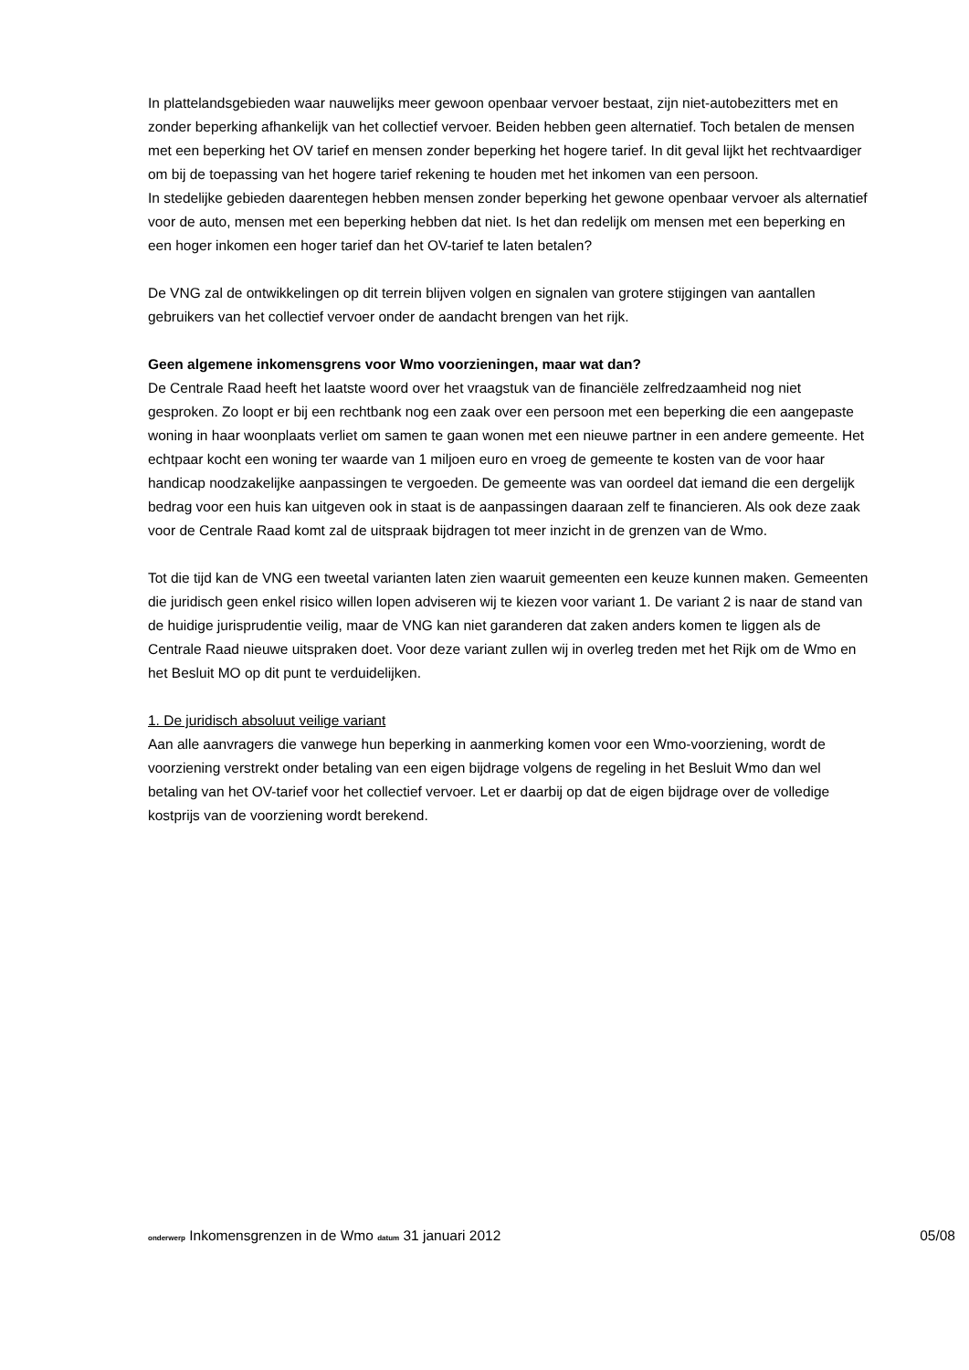In plattelandsgebieden waar nauwelijks meer gewoon openbaar vervoer bestaat, zijn niet-autobezitters met en zonder beperking afhankelijk van het collectief vervoer. Beiden hebben geen alternatief. Toch betalen de mensen met een beperking het OV tarief en mensen zonder beperking het hogere tarief. In dit geval lijkt het rechtvaardiger om bij de toepassing van het hogere tarief rekening te houden met het inkomen van een persoon.
In stedelijke gebieden daarentegen hebben mensen zonder beperking het gewone openbaar vervoer als alternatief voor de auto, mensen met een beperking hebben dat niet. Is het dan redelijk om mensen met een beperking en een hoger inkomen een hoger tarief dan het OV-tarief te laten betalen?
De VNG zal de ontwikkelingen op dit terrein blijven volgen en signalen van grotere stijgingen van aantallen gebruikers van het collectief vervoer onder de aandacht brengen van het rijk.
Geen algemene inkomensgrens voor Wmo voorzieningen, maar wat dan?
De Centrale Raad heeft het laatste woord over het vraagstuk van de financiële zelfredzaamheid nog niet gesproken. Zo loopt er bij een rechtbank nog een zaak over een persoon met een beperking die een aangepaste woning in haar woonplaats verliet om samen te gaan wonen met een nieuwe partner in een andere gemeente. Het echtpaar kocht een woning ter waarde van 1 miljoen euro en vroeg de gemeente te kosten van de voor haar handicap noodzakelijke aanpassingen te vergoeden. De gemeente was van oordeel dat iemand die een dergelijk bedrag voor een huis kan uitgeven ook in staat is de aanpassingen daaraan zelf te financieren. Als ook deze zaak voor de Centrale Raad komt zal de uitspraak bijdragen tot meer inzicht in de grenzen van de Wmo.
Tot die tijd kan de VNG een tweetal varianten laten zien waaruit gemeenten een keuze kunnen maken. Gemeenten die juridisch geen enkel risico willen lopen adviseren wij te kiezen voor variant 1. De variant 2 is naar de stand van de huidige jurisprudentie veilig, maar de VNG kan niet garanderen dat zaken anders komen te liggen als de Centrale Raad nieuwe uitspraken doet. Voor deze variant zullen wij in overleg treden met het Rijk om de Wmo en het Besluit MO op dit punt te verduidelijken.
1. De juridisch absoluut veilige variant
Aan alle aanvragers die vanwege hun beperking in aanmerking komen voor een Wmo-voorziening, wordt de voorziening verstrekt onder betaling van een eigen bijdrage volgens de regeling in het Besluit Wmo dan wel betaling van het OV-tarief voor het collectief vervoer. Let er daarbij op dat de eigen bijdrage over de volledige kostprijs van de voorziening wordt berekend.
onderwerp Inkomensgrenzen in de Wmo datum 31 januari 2012 05/08